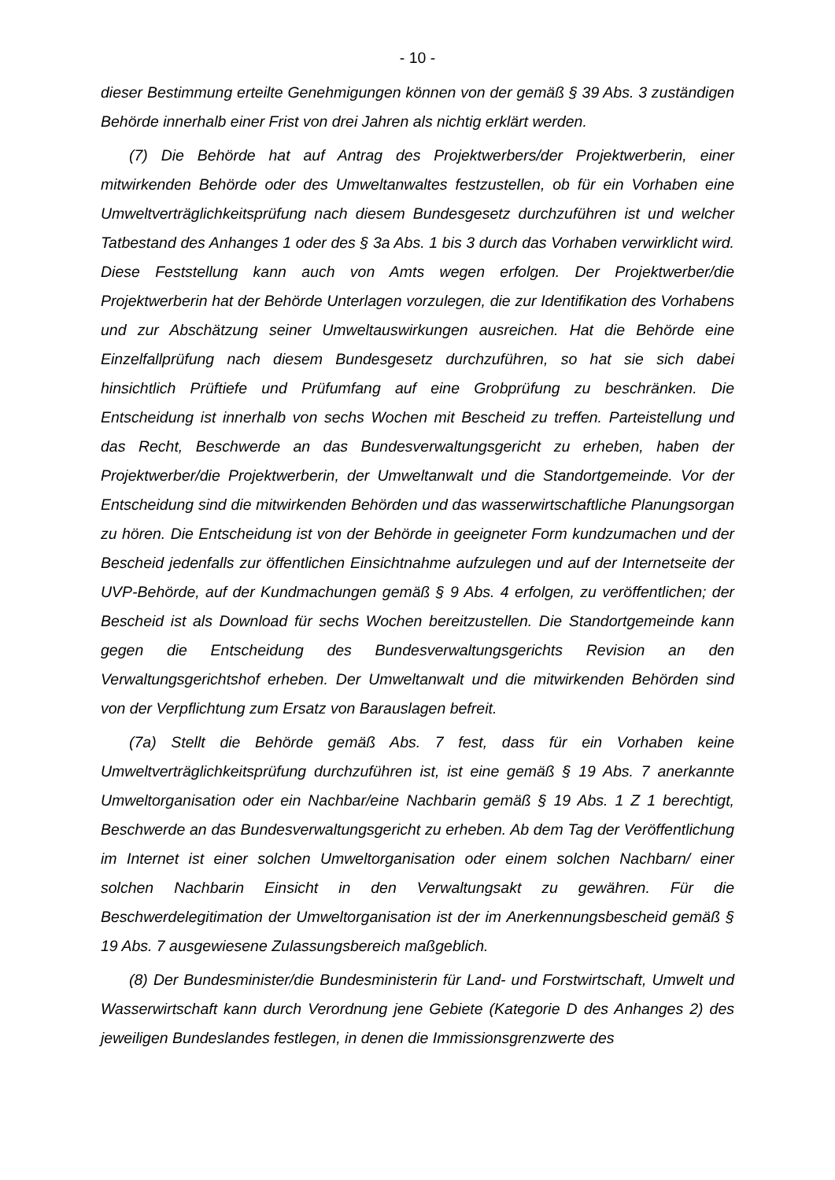- 10 -
dieser Bestimmung erteilte Genehmigungen können von der gemäß § 39 Abs. 3 zuständigen Behörde innerhalb einer Frist von drei Jahren als nichtig erklärt werden.
(7) Die Behörde hat auf Antrag des Projektwerbers/der Projektwerberin, einer mitwirkenden Behörde oder des Umweltanwaltes festzustellen, ob für ein Vorhaben eine Umweltverträglichkeitsprüfung nach diesem Bundesgesetz durchzuführen ist und welcher Tatbestand des Anhanges 1 oder des § 3a Abs. 1 bis 3 durch das Vorhaben verwirklicht wird. Diese Feststellung kann auch von Amts wegen erfolgen. Der Projektwerber/die Projektwerberin hat der Behörde Unterlagen vorzulegen, die zur Identifikation des Vorhabens und zur Abschätzung seiner Umweltauswirkungen ausreichen. Hat die Behörde eine Einzelfallprüfung nach diesem Bundesgesetz durchzuführen, so hat sie sich dabei hinsichtlich Prüftiefe und Prüfumfang auf eine Grobprüfung zu beschränken. Die Entscheidung ist innerhalb von sechs Wochen mit Bescheid zu treffen. Parteistellung und das Recht, Beschwerde an das Bundesverwaltungsgericht zu erheben, haben der Projektwerber/die Projektwerberin, der Umweltanwalt und die Standortgemeinde. Vor der Entscheidung sind die mitwirkenden Behörden und das wasserwirtschaftliche Planungsorgan zu hören. Die Entscheidung ist von der Behörde in geeigneter Form kundzumachen und der Bescheid jedenfalls zur öffentlichen Einsichtnahme aufzulegen und auf der Internetseite der UVP-Behörde, auf der Kundmachungen gemäß § 9 Abs. 4 erfolgen, zu veröffentlichen; der Bescheid ist als Download für sechs Wochen bereitzustellen. Die Standortgemeinde kann gegen die Entscheidung des Bundesverwaltungsgerichts Revision an den Verwaltungsgerichtshof erheben. Der Umweltanwalt und die mitwirkenden Behörden sind von der Verpflichtung zum Ersatz von Barauslagen befreit.
(7a) Stellt die Behörde gemäß Abs. 7 fest, dass für ein Vorhaben keine Umweltverträglichkeitsprüfung durchzuführen ist, ist eine gemäß § 19 Abs. 7 anerkannte Umweltorganisation oder ein Nachbar/eine Nachbarin gemäß § 19 Abs. 1 Z 1 berechtigt, Beschwerde an das Bundesverwaltungsgericht zu erheben. Ab dem Tag der Veröffentlichung im Internet ist einer solchen Umweltorganisation oder einem solchen Nachbarn/ einer solchen Nachbarin Einsicht in den Verwaltungsakt zu gewähren. Für die Beschwerdelegitimation der Umweltorganisation ist der im Anerkennungsbescheid gemäß § 19 Abs. 7 ausgewiesene Zulassungsbereich maßgeblich.
(8) Der Bundesminister/die Bundesministerin für Land- und Forstwirtschaft, Umwelt und Wasserwirtschaft kann durch Verordnung jene Gebiete (Kategorie D des Anhanges 2) des jeweiligen Bundeslandes festlegen, in denen die Immissionsgrenzwerte des